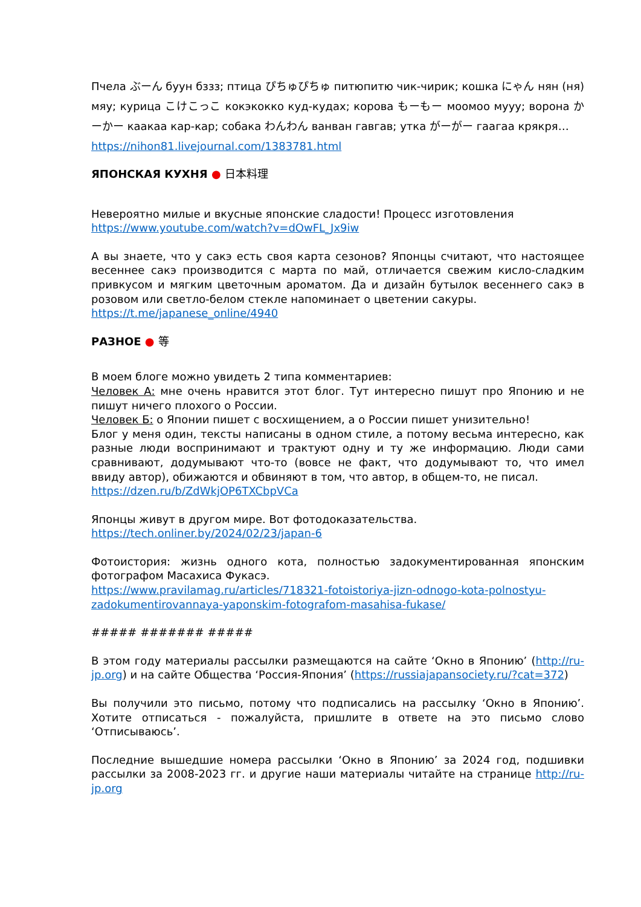Пчела ぶーん буун бззз; птица ぴちゅぴちゅ питюпитю чик-чирик; кошка にゃん нян (ня) мяу; курица こけこっこ кокэкокко куд-кудах; корова もーもー моомоо мууу; ворона かーかー каакаа кар-кар; собака わんわん ванван гавгав; утка がーがー гаагаа крякря…
https://nihon81.livejournal.com/1383781.html
ЯПОНСКАЯ КУХНЯ ● 日本料理
Невероятно милые и вкусные японские сладости! Процесс изготовления
https://www.youtube.com/watch?v=dOwFL_Jx9iw
А вы знаете, что у сакэ есть своя карта сезонов? Японцы считают, что настоящее весеннее сакэ производится с марта по май, отличается свежим кисло-сладким привкусом и мягким цветочным ароматом. Да и дизайн бутылок весеннего сакэ в розовом или светло-белом стекле напоминает о цветении сакуры.
https://t.me/japanese_online/4940
РАЗНОЕ ● 等
В моем блоге можно увидеть 2 типа комментариев:
Человек А: мне очень нравится этот блог. Тут интересно пишут про Японию и не пишут ничего плохого о России.
Человек Б: о Японии пишет с восхищением, а о России пишет унизительно!
Блог у меня один, тексты написаны в одном стиле, а потому весьма интересно, как разные люди воспринимают и трактуют одну и ту же информацию. Люди сами сравнивают, додумывают что-то (вовсе не факт, что додумывают то, что имел ввиду автор), обижаются и обвиняют в том, что автор, в общем-то, не писал.
https://dzen.ru/b/ZdWkjOP6TXCbpVCa
Японцы живут в другом мире. Вот фотодоказательства.
https://tech.onliner.by/2024/02/23/japan-6
Фотоистория: жизнь одного кота, полностью задокументированная японским фотографом Масахиса Фукасэ.
https://www.pravilamag.ru/articles/718321-fotoistoriya-jizn-odnogo-kota-polnostyu-zadokumentirovannaya-yaponskim-fotografom-masahisa-fukase/
##### ####### #####
В этом году материалы рассылки размещаются на сайте ‘Окно в Японию’ (http://ru-jp.org) и на сайте Общества ‘Россия-Япония’ (https://russiajapansociety.ru/?cat=372)
Вы получили это письмо, потому что подписались на рассылку ‘Окно в Японию’. Хотите отписаться - пожалуйста, пришлите в ответе на это письмо слово ‘Отписываюсь’.
Последние вышедшие номера рассылки ‘Окно в Японию’ за 2024 год, подшивки рассылки за 2008-2023 гг. и другие наши материалы читайте на странице http://ru-jp.org